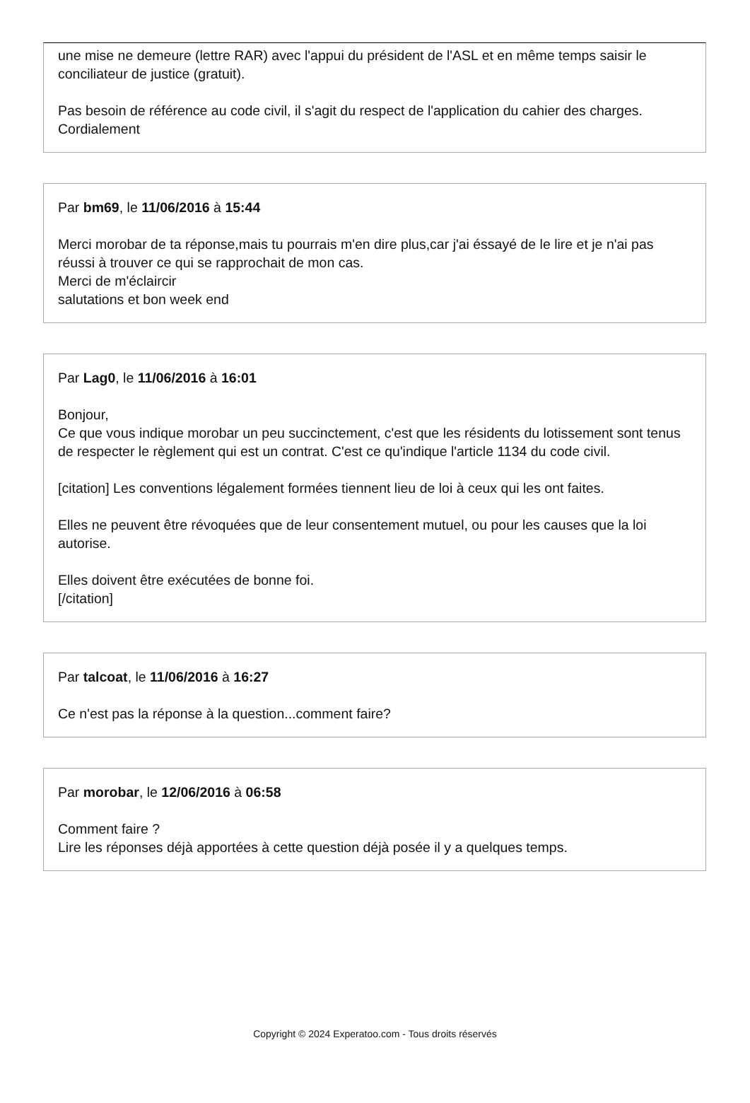une mise ne demeure (lettre RAR) avec l'appui du président de l'ASL et en même temps saisir le conciliateur de justice (gratuit).
Pas besoin de référence au code civil, il s'agit du respect de l'application du cahier des charges.
Cordialement
Par bm69, le 11/06/2016 à 15:44
Merci morobar de ta réponse,mais tu pourrais m'en dire plus,car j'ai éssayé de le lire et je n'ai pas réussi à trouver ce qui se rapprochait de mon cas.
Merci de m'éclaircir
salutations et bon week end
Par Lag0, le 11/06/2016 à 16:01
Bonjour,
Ce que vous indique morobar un peu succinctement, c'est que les résidents du lotissement sont tenus de respecter le règlement qui est un contrat. C'est ce qu'indique l'article 1134 du code civil.
[citation] Les conventions légalement formées tiennent lieu de loi à ceux qui les ont faites.
Elles ne peuvent être révoquées que de leur consentement mutuel, ou pour les causes que la loi autorise.
Elles doivent être exécutées de bonne foi.
[/citation]
Par talcoat, le 11/06/2016 à 16:27
Ce n'est pas la réponse à la question...comment faire?
Par morobar, le 12/06/2016 à 06:58
Comment faire ?
Lire les réponses déjà apportées à cette question déjà posée il y a quelques temps.
Copyright © 2024 Experatoo.com - Tous droits réservés